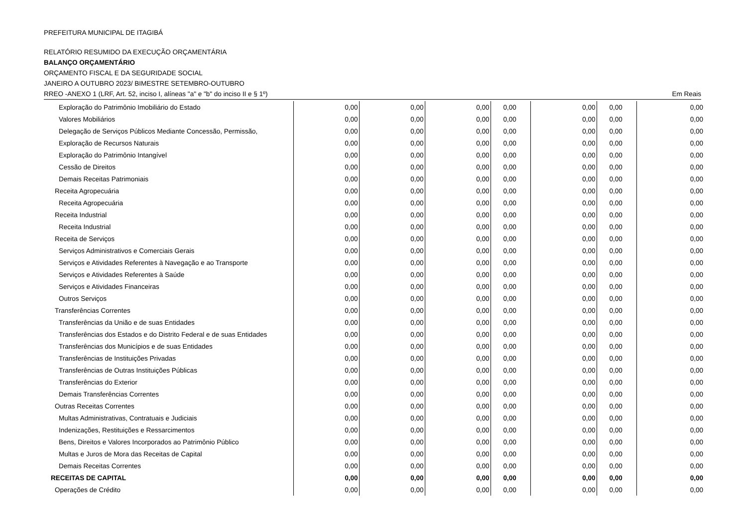PREFEITURA MUNICIPAL DE ITAGIBÁ
RELATÓRIO RESUMIDO DA EXECUÇÃO ORÇAMENTÁRIA
BALANÇO ORÇAMENTÁRIO
ORÇAMENTO FISCAL E DA SEGURIDADE SOCIAL
JANEIRO A OUTUBRO 2023/ BIMESTRE SETEMBRO-OUTUBRO
RREO -ANEXO 1 (LRF, Art. 52, inciso I, alíneas "a" e "b" do inciso II e § 1º) Em Reais
| Exploração do Patrimônio Imobiliário do Estado | 0,00 | 0,00 | 0,00 | 0,00 | 0,00 | 0,00 | 0,00 |
| Valores Mobiliários | 0,00 | 0,00 | 0,00 | 0,00 | 0,00 | 0,00 | 0,00 |
| Delegação de Serviços Públicos Mediante Concessão, Permissão, | 0,00 | 0,00 | 0,00 | 0,00 | 0,00 | 0,00 | 0,00 |
| Exploração de Recursos Naturais | 0,00 | 0,00 | 0,00 | 0,00 | 0,00 | 0,00 | 0,00 |
| Exploração do Patrimônio Intangível | 0,00 | 0,00 | 0,00 | 0,00 | 0,00 | 0,00 | 0,00 |
| Cessão de Direitos | 0,00 | 0,00 | 0,00 | 0,00 | 0,00 | 0,00 | 0,00 |
| Demais Receitas Patrimoniais | 0,00 | 0,00 | 0,00 | 0,00 | 0,00 | 0,00 | 0,00 |
| Receita Agropecuária | 0,00 | 0,00 | 0,00 | 0,00 | 0,00 | 0,00 | 0,00 |
| Receita Agropecuária | 0,00 | 0,00 | 0,00 | 0,00 | 0,00 | 0,00 | 0,00 |
| Receita Industrial | 0,00 | 0,00 | 0,00 | 0,00 | 0,00 | 0,00 | 0,00 |
| Receita Industrial | 0,00 | 0,00 | 0,00 | 0,00 | 0,00 | 0,00 | 0,00 |
| Receita de Serviços | 0,00 | 0,00 | 0,00 | 0,00 | 0,00 | 0,00 | 0,00 |
| Serviços Administrativos e Comerciais Gerais | 0,00 | 0,00 | 0,00 | 0,00 | 0,00 | 0,00 | 0,00 |
| Serviços e Atividades Referentes à Navegação e ao Transporte | 0,00 | 0,00 | 0,00 | 0,00 | 0,00 | 0,00 | 0,00 |
| Serviços e Atividades Referentes à Saúde | 0,00 | 0,00 | 0,00 | 0,00 | 0,00 | 0,00 | 0,00 |
| Serviços e Atividades Financeiras | 0,00 | 0,00 | 0,00 | 0,00 | 0,00 | 0,00 | 0,00 |
| Outros Serviços | 0,00 | 0,00 | 0,00 | 0,00 | 0,00 | 0,00 | 0,00 |
| Transferências Correntes | 0,00 | 0,00 | 0,00 | 0,00 | 0,00 | 0,00 | 0,00 |
| Transferências da União e de suas Entidades | 0,00 | 0,00 | 0,00 | 0,00 | 0,00 | 0,00 | 0,00 |
| Transferências dos Estados e do Distrito Federal e de suas Entidades | 0,00 | 0,00 | 0,00 | 0,00 | 0,00 | 0,00 | 0,00 |
| Transferências dos Municípios e de suas Entidades | 0,00 | 0,00 | 0,00 | 0,00 | 0,00 | 0,00 | 0,00 |
| Transferências de Instituições Privadas | 0,00 | 0,00 | 0,00 | 0,00 | 0,00 | 0,00 | 0,00 |
| Transferências de Outras Instituições Públicas | 0,00 | 0,00 | 0,00 | 0,00 | 0,00 | 0,00 | 0,00 |
| Transferências do Exterior | 0,00 | 0,00 | 0,00 | 0,00 | 0,00 | 0,00 | 0,00 |
| Demais Transferências Correntes | 0,00 | 0,00 | 0,00 | 0,00 | 0,00 | 0,00 | 0,00 |
| Outras Receitas Correntes | 0,00 | 0,00 | 0,00 | 0,00 | 0,00 | 0,00 | 0,00 |
| Multas Administrativas, Contratuais e Judiciais | 0,00 | 0,00 | 0,00 | 0,00 | 0,00 | 0,00 | 0,00 |
| Indenizações, Restituições e Ressarcimentos | 0,00 | 0,00 | 0,00 | 0,00 | 0,00 | 0,00 | 0,00 |
| Bens, Direitos e Valores Incorporados ao Patrimônio Público | 0,00 | 0,00 | 0,00 | 0,00 | 0,00 | 0,00 | 0,00 |
| Multas e Juros de Mora das Receitas de Capital | 0,00 | 0,00 | 0,00 | 0,00 | 0,00 | 0,00 | 0,00 |
| Demais Receitas Correntes | 0,00 | 0,00 | 0,00 | 0,00 | 0,00 | 0,00 | 0,00 |
| RECEITAS DE CAPITAL | 0,00 | 0,00 | 0,00 | 0,00 | 0,00 | 0,00 | 0,00 |
| Operações de Crédito | 0,00 | 0,00 | 0,00 | 0,00 | 0,00 | 0,00 | 0,00 |